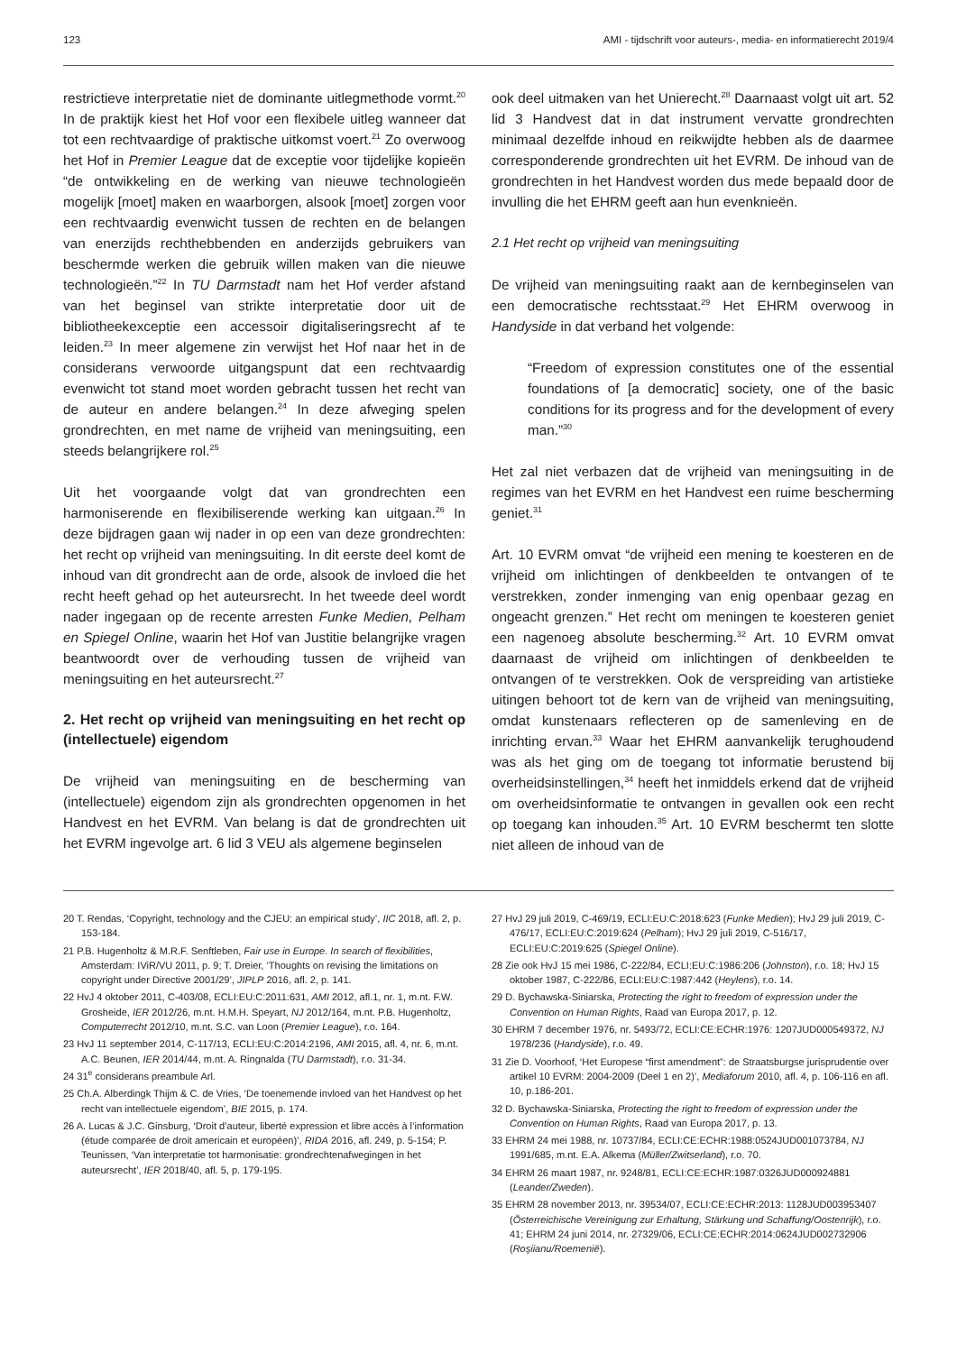123 AMI - tijdschrift voor auteurs-, media- en informatierecht 2019/4
restrictieve interpretatie niet de dominante uitlegmethode vormt.<sup>20</sup> In de praktijk kiest het Hof voor een flexibele uitleg wanneer dat tot een rechtvaardige of praktische uitkomst voert.<sup>21</sup> Zo overwoog het Hof in Premier League dat de exceptie voor tijdelijke kopieën “de ontwikkeling en de werking van nieuwe technologieën mogelijk [moet] maken en waarborgen, alsook [moet] zorgen voor een rechtvaardig evenwicht tussen de rechten en de belangen van enerzijds rechthebbenden en anderzijds gebruikers van beschermde werken die gebruik willen maken van die nieuwe technologieën.”<sup>22</sup> In TU Darmstadt nam het Hof verder afstand van het beginsel van strikte interpretatie door uit de bibliotheekexceptie een accessoir digitaliseringsrecht af te leiden.<sup>23</sup> In meer algemene zin verwijst het Hof naar het in de considerans verwoorde uitgangspunt dat een rechtvaardig evenwicht tot stand moet worden gebracht tussen het recht van de auteur en andere belangen.<sup>24</sup> In deze afweging spelen grondrechten, en met name de vrijheid van meningsuiting, een steeds belangrijkere rol.<sup>25</sup>
Uit het voorgaande volgt dat van grondrechten een harmoniserende en flexibiliserende werking kan uitgaan.<sup>26</sup> In deze bijdragen gaan wij nader in op een van deze grondrechten: het recht op vrijheid van meningsuiting. In dit eerste deel komt de inhoud van dit grondrecht aan de orde, alsook de invloed die het recht heeft gehad op het auteursrecht. In het tweede deel wordt nader ingegaan op de recente arresten Funke Medien, Pelham en Spiegel Online, waarin het Hof van Justitie belangrijke vragen beantwoordt over de verhouding tussen de vrijheid van meningsuiting en het auteursrecht.<sup>27</sup>
2. Het recht op vrijheid van meningsuiting en het recht op (intellectuele) eigendom
De vrijheid van meningsuiting en de bescherming van (intellectuele) eigendom zijn als grondrechten opgenomen in het Handvest en het EVRM. Van belang is dat de grondrechten uit het EVRM ingevolge art. 6 lid 3 VEU als algemene beginselen
ook deel uitmaken van het Unierecht.<sup>28</sup> Daarnaast volgt uit art. 52 lid 3 Handvest dat in dat instrument vervatte grondrechten minimaal dezelfde inhoud en reikwijdte hebben als de daarmee corresponderende grondrechten uit het EVRM. De inhoud van de grondrechten in het Handvest worden dus mede bepaald door de invulling die het EHRM geeft aan hun evenknieën.
2.1 Het recht op vrijheid van meningsuiting
De vrijheid van meningsuiting raakt aan de kernbeginselen van een democratische rechtsstaat.<sup>29</sup> Het EHRM overwoog in Handyside in dat verband het volgende:
“Freedom of expression constitutes one of the essential foundations of [a democratic] society, one of the basic conditions for its progress and for the development of every man.”<sup>30</sup>
Het zal niet verbazen dat de vrijheid van meningsuiting in de regimes van het EVRM en het Handvest een ruime bescherming geniet.<sup>31</sup>
Art. 10 EVRM omvat “de vrijheid een mening te koesteren en de vrijheid om inlichtingen of denkbeelden te ontvangen of te verstrekken, zonder inmenging van enig openbaar gezag en ongeacht grenzen.” Het recht om meningen te koesteren geniet een nagenoeg absolute bescherming.<sup>32</sup> Art. 10 EVRM omvat daarnaast de vrijheid om inlichtingen of denkbeelden te ontvangen of te verstrekken. Ook de verspreiding van artistieke uitingen behoort tot de kern van de vrijheid van meningsuiting, omdat kunstenaars reflecteren op de samenleving en de inrichting ervan.<sup>33</sup> Waar het EHRM aanvankelijk terughoudend was als het ging om de toegang tot informatie berustend bij overheidsinstellingen,<sup>34</sup> heeft het inmiddels erkend dat de vrijheid om overheidsinformatie te ontvangen in gevallen ook een recht op toegang kan inhouden.<sup>35</sup> Art. 10 EVRM beschermt ten slotte niet alleen de inhoud van de
20 T. Rendas, ‘Copyright, technology and the CJEU: an empirical study’, IIC 2018, afl. 2, p. 153-184.
21 P.B. Hugenholtz & M.R.F. Senftleben, Fair use in Europe. In search of flexibilities, Amsterdam: IViR/VU 2011, p. 9; T. Dreier, ‘Thoughts on revising the limitations on copyright under Directive 2001/29’, JIPLP 2016, afl. 2, p. 141.
22 HvJ 4 oktober 2011, C-403/08, ECLI:EU:C:2011:631, AMI 2012, afl.1, nr. 1, m.nt. F.W. Grosheide, IER 2012/26, m.nt. H.M.H. Speyart, NJ 2012/164, m.nt. P.B. Hugenholtz, Computerrecht 2012/10, m.nt. S.C. van Loon (Premier League), r.o. 164.
23 HvJ 11 september 2014, C-117/13, ECLI:EU:C:2014:2196, AMI 2015, afl. 4, nr. 6, m.nt. A.C. Beunen, IER 2014/44, m.nt. A. Ringnalda (TU Darmstadt), r.o. 31-34.
24 31<sup>e</sup> considerans preambule Arl.
25 Ch.A. Alberdingk Thijm & C. de Vries, ‘De toenemende invloed van het Handvest op het recht van intellectuele eigendom’, BIE 2015, p. 174.
26 A. Lucas & J.C. Ginsburg, ‘Droit d’auteur, liberté expression et libre accès à l’information (étude comparée de droit americain et européen)’, RIDA 2016, afl. 249, p. 5-154; P. Teunissen, ‘Van interpretatie tot harmonisatie: grondrechtenafwegingen in het auteursrecht’, IER 2018/40, afl. 5, p. 179-195.
27 HvJ 29 juli 2019, C-469/19, ECLI:EU:C:2018:623 (Funke Medien); HvJ 29 juli 2019, C-476/17, ECLI:EU:C:2019:624 (Pelham); HvJ 29 juli 2019, C-516/17, ECLI:EU:C:2019:625 (Spiegel Online).
28 Zie ook HvJ 15 mei 1986, C-222/84, ECLI:EU:C:1986:206 (Johnston), r.o. 18; HvJ 15 oktober 1987, C-222/86, ECLI:EU:C:1987:442 (Heylens), r.o. 14.
29 D. Bychawska-Siniarska, Protecting the right to freedom of expression under the Convention on Human Rights, Raad van Europa 2017, p. 12.
30 EHRM 7 december 1976, nr. 5493/72, ECLI:CE:ECHR:1976: 1207JUD000549372, NJ 1978/236 (Handyside), r.o. 49.
31 Zie D. Voorhoof, ‘Het Europese “first amendment”: de Straatsburgse jurisprudentie over artikel 10 EVRM: 2004-2009 (Deel 1 en 2)’, Mediaforum 2010, afl. 4, p. 106-116 en afl. 10, p.186-201.
32 D. Bychawska-Siniarska, Protecting the right to freedom of expression under the Convention on Human Rights, Raad van Europa 2017, p. 13.
33 EHRM 24 mei 1988, nr. 10737/84, ECLI:CE:ECHR:1988:0524JUD001073784, NJ 1991/685, m.nt. E.A. Alkema (Müller/Zwitserland), r.o. 70.
34 EHRM 26 maart 1987, nr. 9248/81, ECLI:CE:ECHR:1987:0326JUD000924881 (Leander/Zweden).
35 EHRM 28 november 2013, nr. 39534/07, ECLI:CE:ECHR:2013: 1128JUD003953407 (Österreichische Vereinigung zur Erhaltung, Stärkung und Schaffung/Oostenrijk), r.o. 41; EHRM 24 juni 2014, nr. 27329/06, ECLI:CE:ECHR:2014:0624JUD002732906 (Roşiianu/Roemenië).